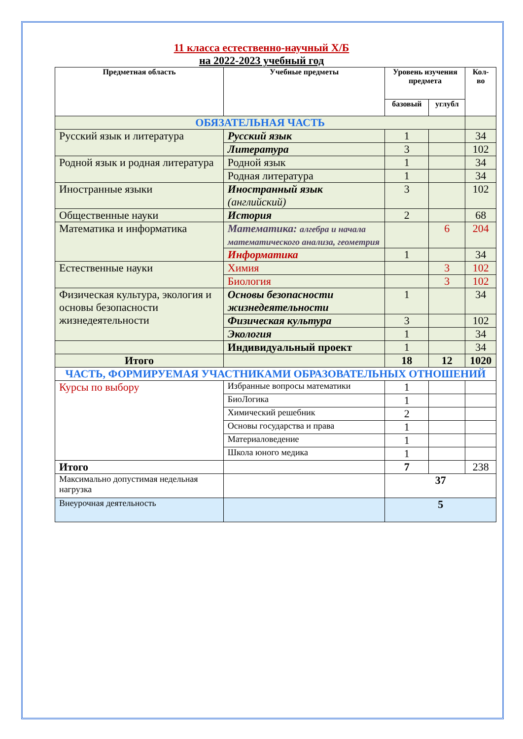11 класса естественно-научный Х/Б
на 2022-2023 учебный год
| Предметная область | Учебные предметы | Уровень изучения предмета | | Кол-во |
| --- | --- | --- | --- | --- |
| | | базовый | углубл | |
| ОБЯЗАТЕЛЬНАЯ ЧАСТЬ | | | | |
| Русский язык и литература | Русский язык | 1 | | 34 |
| | Литература | 3 | | 102 |
| Родной язык и родная литература | Родной язык | 1 | | 34 |
| | Родная литература | 1 | | 34 |
| Иностранные языки | Иностранный язык (английский) | 3 | | 102 |
| Общественные науки | История | 2 | | 68 |
| Математика и информатика | Математика: алгебра и начала математического анализа, геометрия | | 6 | 204 |
| | Информатика | 1 | | 34 |
| Естественные науки | Химия | | 3 | 102 |
| | Биология | | 3 | 102 |
| Физическая культура, экология и основы безопасности жизнедеятельности | Основы безопасности жизнедеятельности | 1 | | 34 |
| | Физическая культура | 3 | | 102 |
| | Экология | 1 | | 34 |
| | Индивидуальный проект | 1 | | 34 |
| Итого | | 18 | 12 | 1020 |
| ЧАСТЬ, ФОРМИРУЕМАЯ УЧАСТНИКАМИ ОБРАЗОВАТЕЛЬНЫХ ОТНОШЕНИЙ | | | | |
| Курсы по выбору | Избранные вопросы математики | 1 | | |
| | БиоЛогика | 1 | | |
| | Химический решебник | 2 | | |
| | Основы государства и права | 1 | | |
| | Материаловедение | 1 | | |
| | Школа юного медика | 1 | | |
| Итого | | 7 | | 238 |
| Максимально допустимая недельная нагрузка | | 37 | | |
| Внеурочная деятельность | | 5 | | |